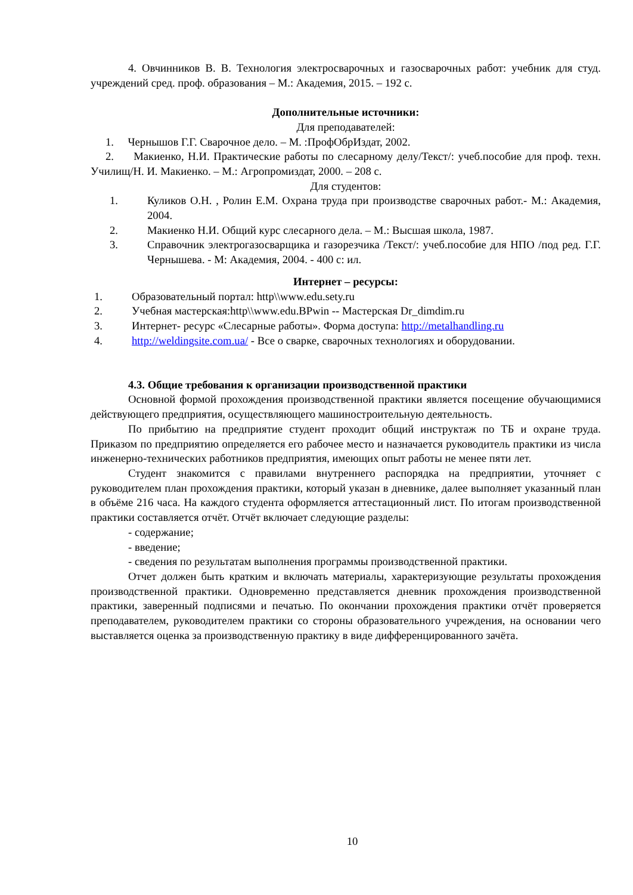4. Овчинников В. В. Технология электросварочных и газосварочных работ: учебник для студ. учреждений сред. проф. образования – М.: Академия, 2015. – 192 с.
Дополнительные источники:
Для преподавателей:
1. Чернышов Г.Г. Сварочное дело. – М. :ПрофОбрИздат, 2002.
2. Макиенко, Н.И. Практические работы по слесарному делу/Текст/: учеб.пособие для проф. техн. Училищ/Н. И. Макиенко. – М.: Агропромиздат, 2000. – 208 с.
Для студентов:
1. Куликов О.Н. , Ролин Е.М. Охрана труда при производстве сварочных работ.- М.: Академия, 2004.
2. Макиенко Н.И. Общий курс слесарного дела. – М.: Высшая школа, 1987.
3. Справочник электрогазосварщика и газорезчика /Текст/: учеб.пособие для НПО /под ред. Г.Г. Чернышева. - М: Академия, 2004. - 400 с: ил.
Интернет – ресурсы:
1. Образовательный портал: http\\www.edu.sety.ru
2. Учебная мастерская:http\\www.edu.BPwin -- Мастерская Dr_dimdim.ru
3. Интернет- ресурс «Слесарные работы». Форма доступа: http://metalhandling.ru
4. http://weldingsite.com.ua/ - Все о сварке, сварочных технологиях и оборудовании.
4.3. Общие требования к организации производственной практики
Основной формой прохождения производственной практики является посещение обучающимися действующего предприятия, осуществляющего машиностроительную деятельность.
По прибытию на предприятие студент проходит общий инструктаж по ТБ и охране труда. Приказом по предприятию определяется его рабочее место и назначается руководитель практики из числа инженерно-технических работников предприятия, имеющих опыт работы не менее пяти лет.
Студент знакомится с правилами внутреннего распорядка на предприятии, уточняет с руководителем план прохождения практики, который указан в дневнике, далее выполняет указанный план в объёме 216 часа. На каждого студента оформляется аттестационный лист. По итогам производственной практики составляется отчёт. Отчёт включает следующие разделы:
- содержание;
- введение;
- сведения по результатам выполнения программы производственной практики.
Отчет должен быть кратким и включать материалы, характеризующие результаты прохождения производственной практики. Одновременно представляется дневник прохождения производственной практики, заверенный подписями и печатью. По окончании прохождения практики отчёт проверяется преподавателем, руководителем практики со стороны образовательного учреждения, на основании чего выставляется оценка за производственную практику в виде дифференцированного зачёта.
10